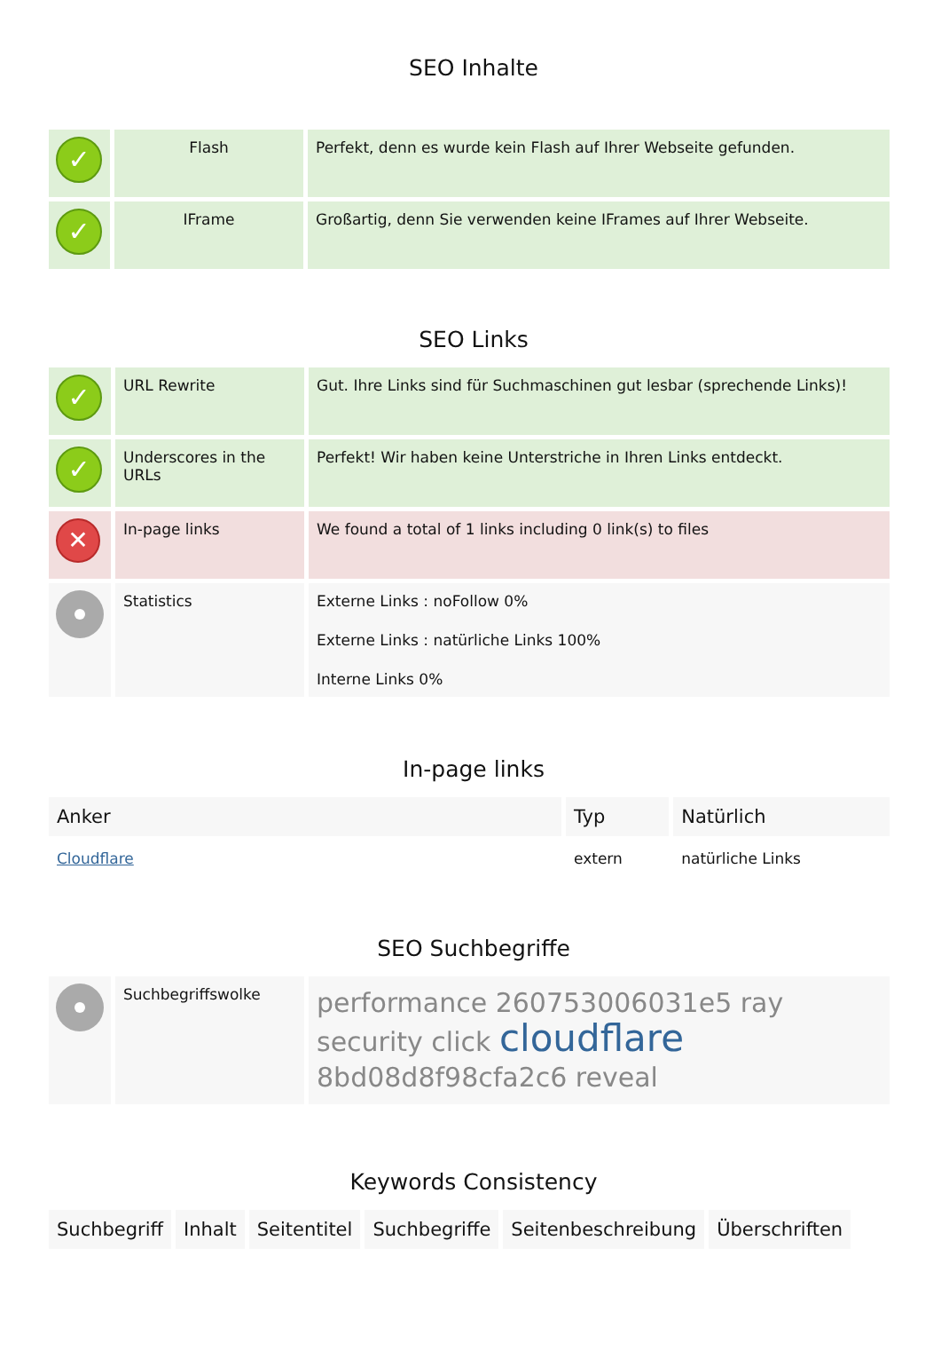SEO Inhalte
| ✓ | Flash | Perfekt, denn es wurde kein Flash auf Ihrer Webseite gefunden. |
| ✓ | IFrame | Großartig, denn Sie verwenden keine IFrames auf Ihrer Webseite. |
SEO Links
| ✓ | URL Rewrite | Gut. Ihre Links sind für Suchmaschinen gut lesbar (sprechende Links)! |
| ✓ | Underscores in the URLs | Perfekt! Wir haben keine Unterstriche in Ihren Links entdeckt. |
| ✕ | In-page links | We found a total of 1 links including 0 link(s) to files |
| | Statistics | Externe Links : noFollow 0% Externe Links : natürliche Links 100% Interne Links 0% |
In-page links
| Anker | Typ | Natürlich |
| --- | --- | --- |
| Cloudflare | extern | natürliche Links |
SEO Suchbegriffe
| | Suchbegriffswolke | performance 260753006031e5 ray security click cloudflare 8bd08d8f98cfa2c6 reveal |
Keywords Consistency
| Suchbegriff | Inhalt | Seitentitel | Suchbegriffe | Seitenbeschreibung | Überschriften |
| --- | --- | --- | --- | --- | --- |